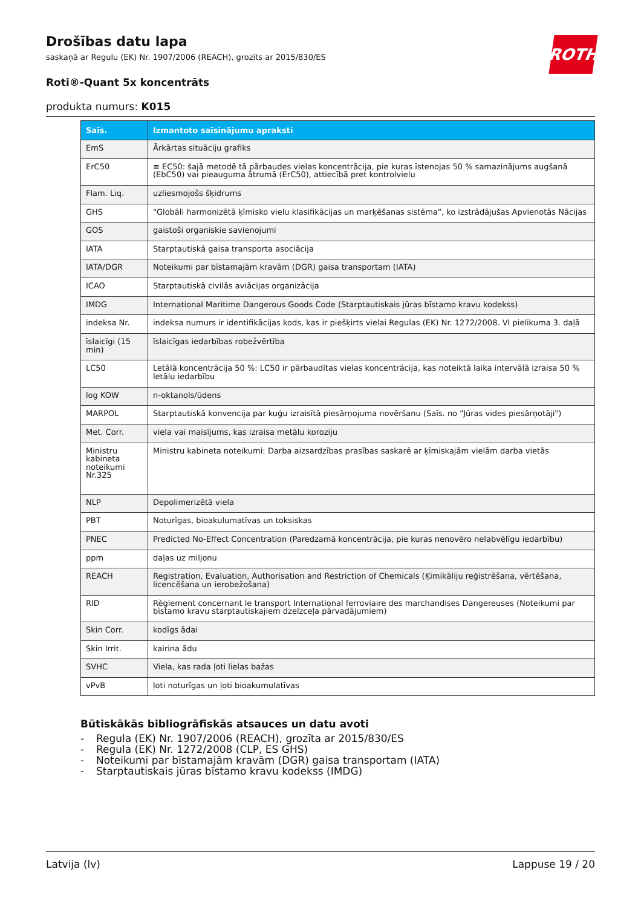ROTH
Drošības datu lapa
saskaņā ar Regulu (EK) Nr. 1907/2006 (REACH), grozīts ar 2015/830/ES
Roti®-Quant 5x koncentrāts
produkta numurs: K015
| Saīs. | Izmantoto saīsinājumu apraksti |
| --- | --- |
| EmS | Ārkārtas situāciju grafiks |
| ErC50 | ≡ EC50: šajā metodē tā pārbaudes vielas koncentrācija, pie kuras īstenojas 50 % samazinājums augšanā (EbC50) vai pieauguma ātrumā (ErC50), attiecībā pret kontrolvielu |
| Flam. Liq. | uzliesmojošs šķidrums |
| GHS | "Globāli harmonizētā ķīmisko vielu klasifikācijas un marķēšanas sistēma", ko izstrādājušas Apvienotās Nācijas |
| GOS | gaistoši organiskie savienojumi |
| IATA | Starptautiskā gaisa transporta asociācija |
| IATA/DGR | Noteikumi par bīstamajām kravām (DGR) gaisa transportam (IATA) |
| ICAO | Starptautiskā civilās aviācijas organizācija |
| IMDG | International Maritime Dangerous Goods Code (Starptautiskais jūras bīstamo kravu kodekss) |
| indeksa Nr. | indeksa numurs ir identifikācijas kods, kas ir piešķirts vielai Regulas (EK) Nr. 1272/2008. VI pielikuma 3. daļā |
| īslaicīgi (15 min) | īslaicīgas iedarbības robežvērtība |
| LC50 | Letālā koncentrācija 50 %: LC50 ir pārbaudītas vielas koncentrācija, kas noteiktā laika intervālā izraisa 50 % letālu iedarbību |
| log KOW | n-oktanols/ūdens |
| MARPOL | Starptautiskā konvencija par kuģu izraisītā piesārņojuma novēršanu (Saīs. no "Jūras vides piesārņotāji") |
| Met. Corr. | viela vai maisījums, kas izraisa metālu koroziju |
| Ministru kabineta noteikumi Nr.325 | Ministru kabineta noteikumi: Darba aizsardzības prasības saskarē ar ķīmiskajām vielām darba vietās |
| NLP | Depolimerizētā viela |
| PBT | Noturīgas, bioakulumatīvas un toksiskas |
| PNEC | Predicted No-Effect Concentration (Paredzamā koncentrācija, pie kuras nenovēro nelabvēlīgu iedarbību) |
| ppm | daļas uz miljonu |
| REACH | Registration, Evaluation, Authorisation and Restriction of Chemicals (Ķimikāliju reģistrēšana, vērtēšana, licencēšana un ierobežošana) |
| RID | Règlement concernant le transport International ferroviaire des marchandises Dangereuses (Noteikumi par bīstamo kravu starptautiskajiem dzelzceļa pārvadājumiem) |
| Skin Corr. | kodīgs ādai |
| Skin Irrit. | kairina ādu |
| SVHC | Viela, kas rada ļoti lielas bažas |
| vPvB | ļoti noturīgas un ļoti bioakumulatīvas |
Būtiskākās bibliogrāfiskās atsauces un datu avoti
- Regula (EK) Nr. 1907/2006 (REACH), grozīta ar 2015/830/ES
- Regula (EK) Nr. 1272/2008 (CLP, ES GHS)
- Noteikumi par bīstamajām kravām (DGR) gaisa transportam (IATA)
- Starptautiskais jūras bīstamo kravu kodekss (IMDG)
Latvija (lv) Lappuse 19 / 20